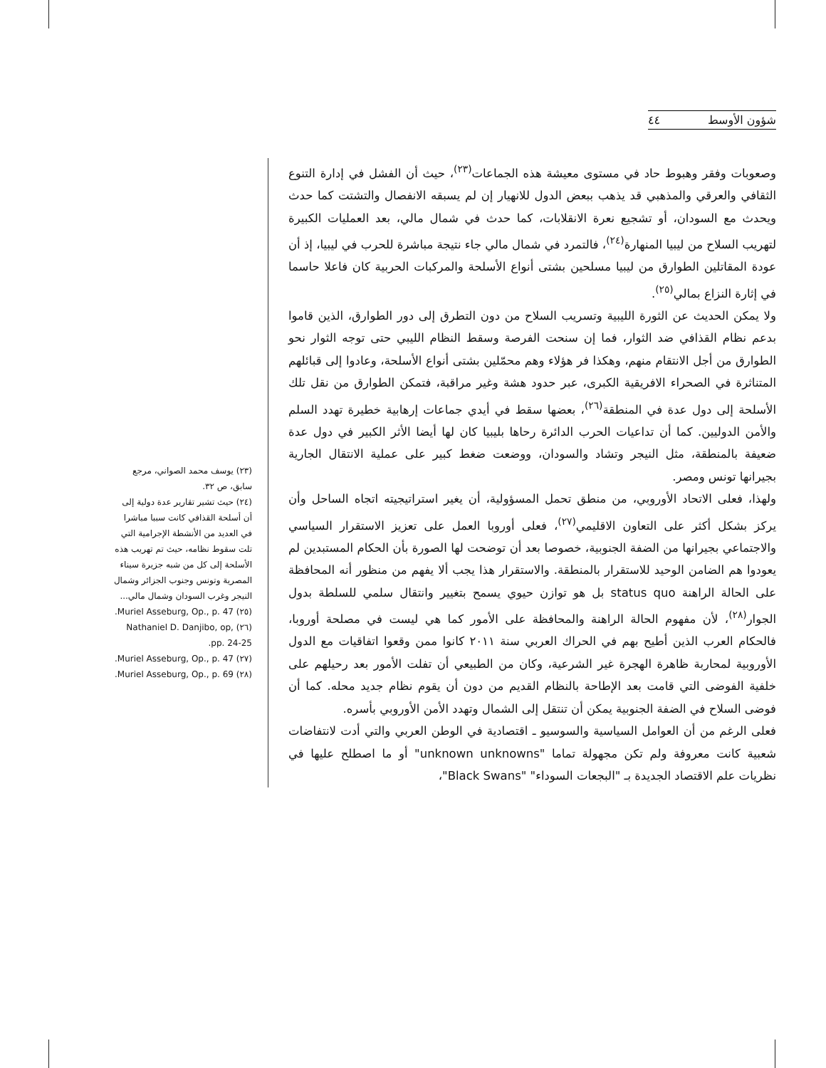شؤون الأوسط ٤٤
وصعوبات وفقر وهبوط حاد في مستوى معيشة هذه الجماعات<sup>(٢٣)</sup>، حيث أن الفشل في إدارة التنوع الثقافي والعرقي والمذهبي قد يذهب ببعض الدول للانهيار إن لم يسبقه الانفصال والتشتت كما حدث ويحدث مع السودان، أو تشجيع نعرة الانقلابات، كما حدث في شمال مالي، بعد العمليات الكبيرة لتهريب السلاح من ليبيا المنهارة<sup>(٢٤)</sup>، فالتمرد في شمال مالي جاء نتيجة مباشرة للحرب في ليبيا، إذ أن عودة المقاتلين الطوارق من ليبيا مسلحين بشتى أنواع الأسلحة والمركبات الحربية كان فاعلا حاسما في إثارة النزاع بمالي<sup>(٢٥)</sup>.
ولا يمكن الحديث عن الثورة الليبية وتسريب السلاح من دون التطرق إلى دور الطوارق، الذين قاموا بدعم نظام القذافي ضد الثوار، فما إن سنحت الفرصة وسقط النظام الليبي حتى توجه الثوار نحو الطوارق من أجل الانتقام منهم، وهكذا فر هؤلاء وهم محمّلين بشتى أنواع الأسلحة، وعادوا إلى قبائلهم المتناثرة في الصحراء الافريقية الكبرى، عبر حدود هشة وغير مراقبة، فتمكن الطوارق من نقل تلك الأسلحة إلى دول عدة في المنطقة<sup>(٢٦)</sup>، بعضها سقط في أيدي جماعات إرهابية خطيرة تهدد السلم والأمن الدوليين. كما أن تداعيات الحرب الدائرة رحاها بليبيا كان لها أيضا الأثر الكبير في دول عدة ضعيفة بالمنطقة، مثل النيجر وتشاد والسودان، ووضعت ضغط كبير على عملية الانتقال الجارية بجيرانها تونس ومصر.
ولهذا، فعلى الاتحاد الأوروبي، من منطق تحمل المسؤولية، أن يغير استراتيجيته اتجاه الساحل وأن يركز بشكل أكثر على التعاون الاقليمي<sup>(٢٧)</sup>، فعلى أوروبا العمل على تعزيز الاستقرار السياسي والاجتماعي بجيرانها من الضفة الجنوبية، خصوصا بعد أن توضحت لها الصورة بأن الحكام المستبدين لم يعودوا هم الضامن الوحيد للاستقرار بالمنطقة. والاستقرار هذا يجب ألا يفهم من منظور أنه المحافظة على الحالة الراهنة status quo بل هو توازن حيوي يسمح بتغيير وانتقال سلمي للسلطة بدول الجوار<sup>(٢٨)</sup>، لأن مفهوم الحالة الراهنة والمحافظة على الأمور كما هي ليست في مصلحة أوروبا، فالحكام العرب الذين أطيح بهم في الحراك العربي سنة ٢٠١١ كانوا ممن وقعوا اتفاقيات مع الدول الأوروبية لمحاربة ظاهرة الهجرة غير الشرعية، وكان من الطبيعي أن تفلت الأمور بعد رحيلهم على خلفية الفوضى التي قامت بعد الإطاحة بالنظام القديم من دون أن يقوم نظام جديد محله. كما أن فوضى السلاح في الضفة الجنوبية يمكن أن تنتقل إلى الشمال وتهدد الأمن الأوروبي بأسره.
فعلى الرغم من أن العوامل السياسية والسوسيو ـ اقتصادية في الوطن العربي والتي أدت لانتفاضات شعبية كانت معروفة ولم تكن مجهولة تماما "unknown unknowns" أو ما اصطلح عليها في نظريات علم الاقتصاد الجديدة بـ "البجعات السوداء" "Black Swans"،
(٢٣) يوسف محمد الصواني، مرجع سابق، ص ٣٢.
(٢٤) حيث تشير تقارير عدة دولية إلى أن أسلحة القذافي كانت سببا مباشرا في العديد من الأنشطة الإجرامية التي تلت سقوط نظامه، حيث تم تهريب هذه الأسلحة إلى كل من شبه جزيرة سيناء المصرية وتونس وجنوب الجزائر وشمال النيجر وغرب السودان وشمال مالي...
(٢٥) Muriel Asseburg, Op., p. 47.
(٢٦) Nathaniel D. Danjibo, op, pp. 24-25.
(٢٧) Muriel Asseburg, Op., p. 47.
(٢٨) Muriel Asseburg, Op., p. 69.